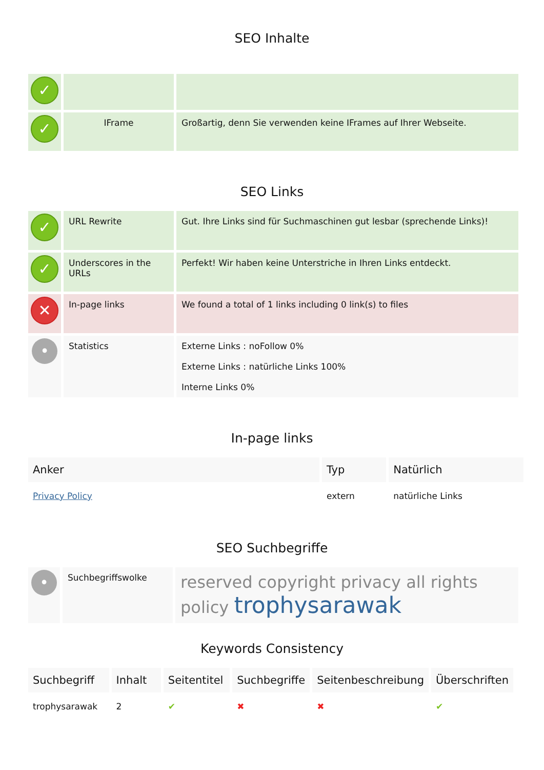SEO Inhalte
| ✓ | | |
| ✓ | IFrame | Großartig, denn Sie verwenden keine IFrames auf Ihrer Webseite. |
SEO Links
| ✓ | URL Rewrite | Gut. Ihre Links sind für Suchmaschinen gut lesbar (sprechende Links)! |
| ✓ | Underscores in the URLs | Perfekt! Wir haben keine Unterstriche in Ihren Links entdeckt. |
| ✕ | In-page links | We found a total of 1 links including 0 link(s) to files |
| • | Statistics | Externe Links : noFollow 0% Externe Links : natürliche Links 100% Interne Links 0% |
In-page links
| Anker | Typ | Natürlich |
| --- | --- | --- |
| Privacy Policy | extern | natürliche Links |
SEO Suchbegriffe
| • | Suchbegriffswolke | reserved copyright privacy all rights policy trophysarawak |
Keywords Consistency
| Suchbegriff | Inhalt | Seitentitel | Suchbegriffe | Seitenbeschreibung | Überschriften |
| --- | --- | --- | --- | --- | --- |
| trophysarawak | 2 | ✔ | ✖ | ✖ | ✔ |